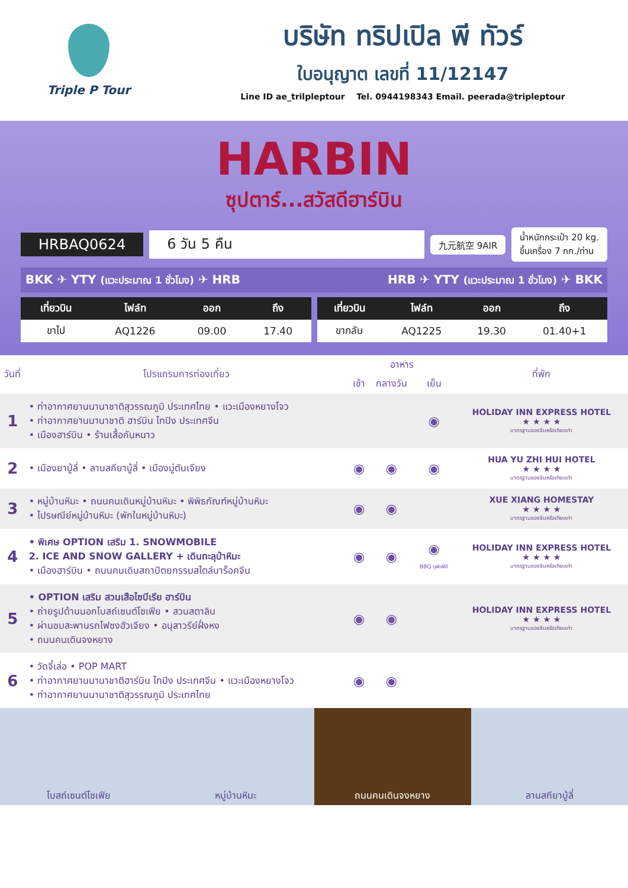Triple P Tour
บริษัท ทริปเปิล พี ทัวร์
ใบอนุญาต เลขที่ 11/12147
Line ID ae_trilpleptour Tel. 0944198343 Email. peerada@tripleptour
HARBIN
ซุปตาร์...สวัสดีฮาร์บิน
HRBAQ0624 6 วัน 5 คืน 九元航空 9AIR น้ำหนักกระเป๋า 20 kg.
ขึ้นเครื่อง 7 กก./ท่าน
BKK ✈ YTY (แวะประมาณ 1 ชั่วโมง) ✈ HRB HRB ✈ YTY (แวะประมาณ 1 ชั่วโมง) ✈ BKK
| เที่ยวบิน | ไฟล์ท | ออก | ถึง |
| --- | --- | --- | --- |
| ขาไป | AQ1226 | 09.00 | 17.40 |
| เที่ยวบิน | ไฟล์ท | ออก | ถึง |
| --- | --- | --- | --- |
| ขากลับ | AQ1225 | 19.30 | 01.40+1 |
| วันที่ | โปรแกรมการท่องเที่ยว | อาหาร | | | ที่พัก |
| --- | --- | --- | --- | --- | --- |
| | | เช้า | กลางวัน | เย็น | |
| 1 | • ท่าอากาศยานนานาชาติสุวรรณภูมิ ประเทศไทย • แวะเมืองหยางโจว • ท่าอากาศยานนานาชาติ ฮาร์บิน ไทปิง ประเทศจีน • เมืองฮาร์บิน • ร้านเสื้อกันหนาว | | | ◉ | HOLIDAY INN EXPRESS HOTEL ★ ★ ★ ★ มาตรฐานของจีนหรือเทียบเท่า |
| 2 | • เมืองยาบู้ลี่ • ลานสกียาบู้ลี่ • เมืองมู่ตันเจียง | ◉ | ◉ | ◉ | HUA YU ZHI HUI HOTEL ★ ★ ★ ★ มาตรฐานของจีนหรือเทียบเท่า |
| 3 | • หมู่บ้านหิมะ • ถนนคนเดินหมู่บ้านหิมะ • พิพิธภัณฑ์หมู่บ้านหิมะ • ไปรษณีย์หมู่บ้านหิมะ (พักในหมู่บ้านหิมะ) | ◉ | ◉ | | XUE XIANG HOMESTAY ★ ★ ★ ★ มาตรฐานของจีนหรือเทียบเท่า |
| 4 | • พิเศษ OPTION เสริม 1. SNOWMOBILE 2. ICE AND SNOW GALLERY + เดินทะลุป่าหิมะ • เมืองฮาร์บิน • ถนนคนเดินสถาปัตยกรรมสไตล์บาร็อคจีน | ◉ | ◉ | ◉ BBQ บุฟเฟ่ต์ | HOLIDAY INN EXPRESS HOTEL ★ ★ ★ ★ มาตรฐานของจีนหรือเทียบเท่า |
| 5 | • OPTION เสริม สวนเสือไซบีเรีย ฮาร์บิน • ถ่ายรูปด้านนอกโบสถ์เซนต์โซเฟีย • สวนสตาลิน • ผ่านชมสะพานรถไฟซงฮัวเจียง • อนุสาวรีย์ฝั่งหง • ถนนคนเดินจงหยาง | ◉ | ◉ | | HOLIDAY INN EXPRESS HOTEL ★ ★ ★ ★ มาตรฐานของจีนหรือเทียบเท่า |
| 6 | • วัดจี๋เล่อ • POP MART • ท่าอากาศยานนานาชาติฮาร์บิน ไทปิง ประเทศจีน • แวะเมืองหยางโจว • ท่าอากาศยานนานาชาติสุวรรณภูมิ ประเทศไทย | ◉ | ◉ | | |
โบสถ์เซนต์โซเฟีย หมู่บ้านหิมะ ถนนคนเดินจงหยาง ลานสกียาบู้ลี่